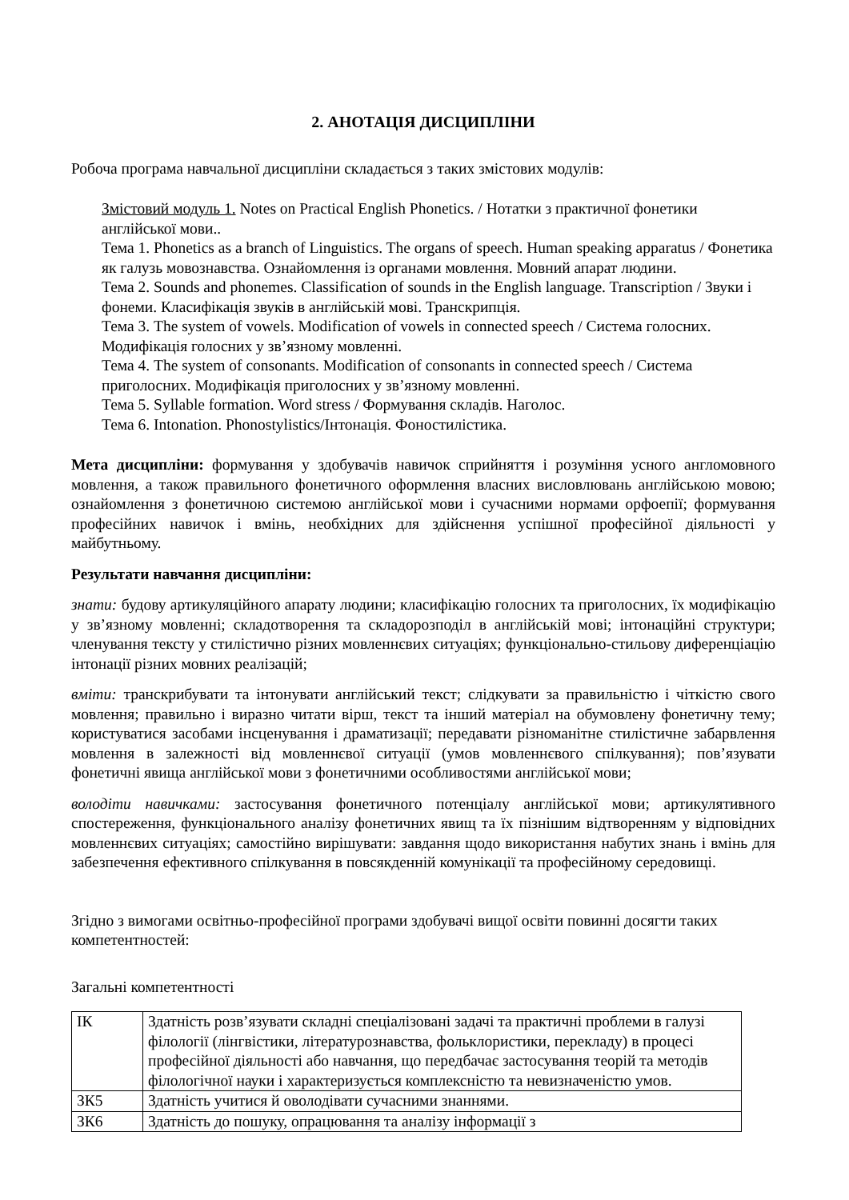2. АНОТАЦІЯ ДИСЦИПЛІНИ
Робоча програма навчальної дисципліни складається з таких змістових модулів:
Змістовий модуль 1. Notes on Practical English Phonetics. / Нотатки з практичної фонетики англійської мови..
Тема 1. Phonetics as a branch of Linguistics. The organs of speech. Human speaking apparatus / Фонетика як галузь мовознавства. Ознайомлення із органами мовлення. Мовний апарат людини.
Тема 2. Sounds and phonemes. Classification of sounds in the English language. Transcription / Звуки і фонеми. Класифікація звуків в англійській мові. Транскрипція.
Тема 3. The system of vowels. Modification of vowels in connected speech / Система голосних. Модифікація голосних у зв’язному мовленні.
Тема 4. The system of consonants. Modification of consonants in connected speech / Система приголосних. Модифікація приголосних у зв’язному мовленні.
Тема 5. Syllable formation. Word stress / Формування складів. Наголос.
Тема 6. Intonation. Phonostylistics/Інтонація. Фоностилістика.
Мета дисципліни: формування у здобувачів навичок сприйняття і розуміння усного англомовного мовлення, а також правильного фонетичного оформлення власних висловлювань англійською мовою; ознайомлення з фонетичною системою англійської мови і сучасними нормами орфоепії; формування професійних навичок і вмінь, необхідних для здійснення успішної професійної діяльності у майбутньому.
Результати навчання дисципліни:
знати: будову артикуляційного апарату людини; класифікацію голосних та приголосних, їх модифікацію у зв’язному мовленні; складотворення та складорозподіл в англійській мові; інтонаційні структури; членування тексту у стилістично різних мовленнєвих ситуаціях; функціонально-стильову диференціацію інтонації різних мовних реалізацій;
вміти: транскрибувати та інтонувати англійський текст; слідкувати за правильністю і чіткістю свого мовлення; правильно і виразно читати вірш, текст та інший матеріал на обумовлену фонетичну тему; користуватися засобами інсценування і драматизації; передавати різноманітне стилістичне забарвлення мовлення в залежності від мовленнєвої ситуації (умов мовленнєвого спілкування); пов’язувати фонетичні явища англійської мови з фонетичними особливостями англійської мови;
володіти навичками: застосування фонетичного потенціалу англійської мови; артикулятивного спостереження, функціонального аналізу фонетичних явищ та їх пізнішим відтворенням у відповідних мовленнєвих ситуаціях; самостійно вирішувати: завдання щодо використання набутих знань і вмінь для забезпечення ефективного спілкування в повсякденній комунікації та професійному середовищі.
Згідно з вимогами освітньо-професійної програми здобувачі вищої освіти повинні досягти таких компетентностей:
Загальні компетентності
| ІК | Здатність розв’язувати складні спеціалізовані задачі та практичні проблеми в галузі філології (лінгвістики, літературознавства, фольклористики, перекладу) в процесі професійної діяльності або навчання, що передбачає застосування теорій та методів філологічної науки і характеризується комплексністю та невизначеністю умов. |
| ЗК5 | Здатність учитися й оволодівати сучасними знаннями. |
| ЗК6 | Здатність до пошуку, опрацювання та аналізу інформації з |